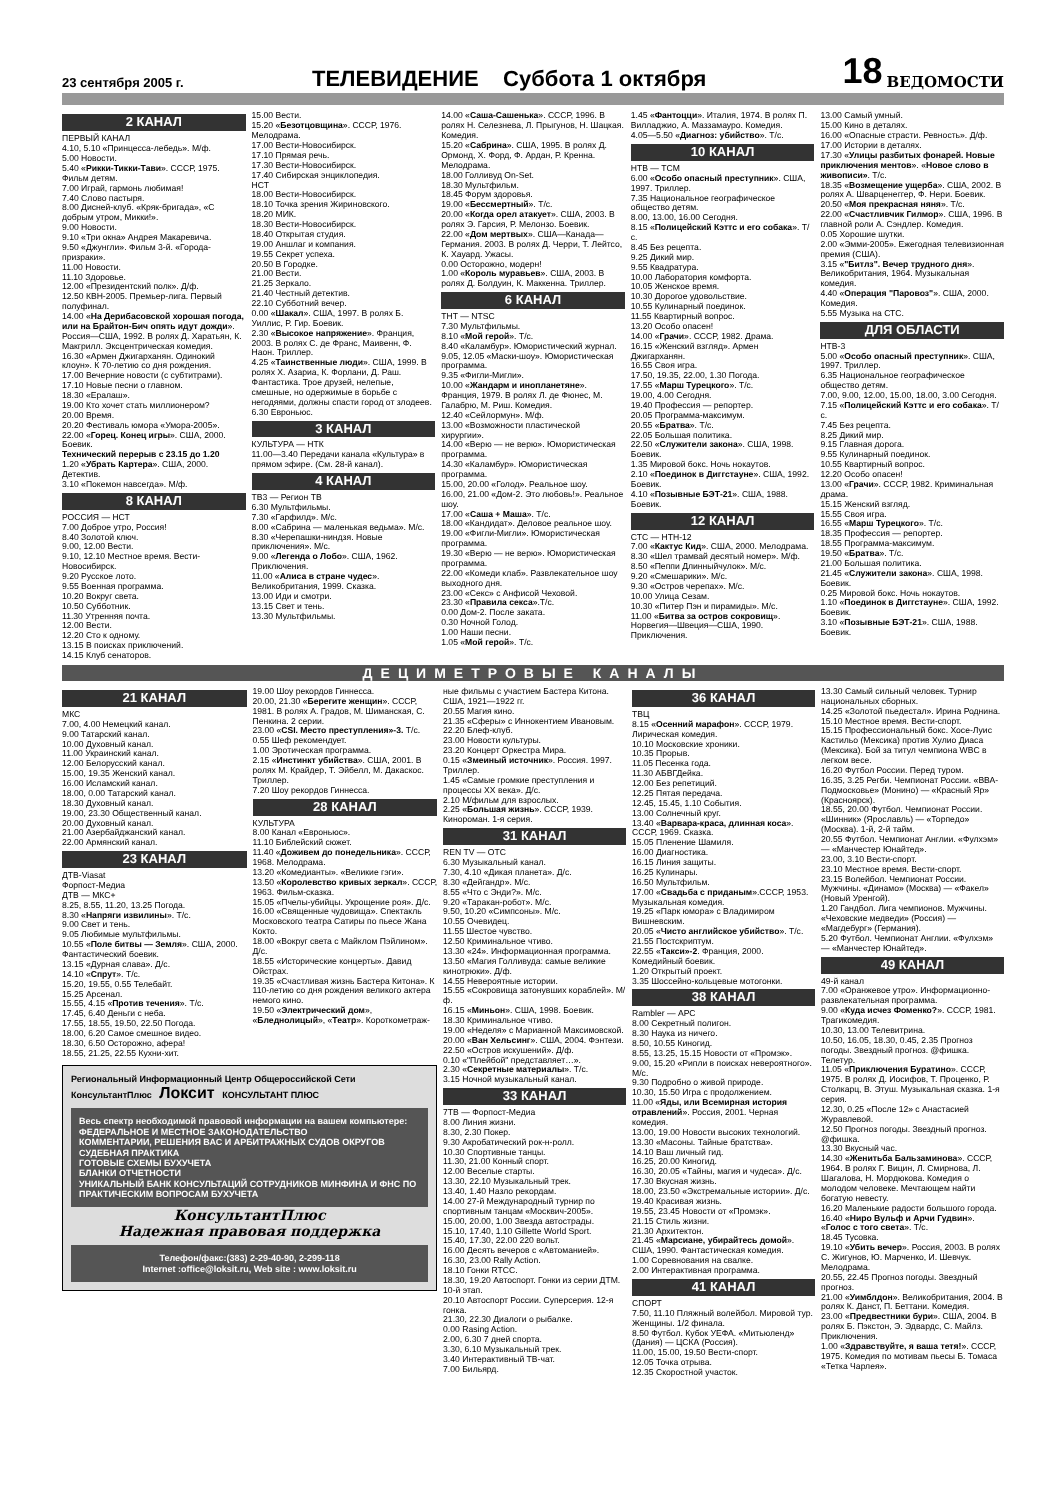23 сентября 2005 г. ТЕЛЕВИДЕНИЕ Суббота 1 октября 18 ВЕДОМОСТИ
2 КАНАЛ
ПЕРВЫЙ КАНАЛ
4.10, 5.10 «Принцесса-лебедь». М/ф.
5.00 Новости.
5.40 «Рикки-Тикки-Тави». СССР, 1975. Фильм детям.
7.00 Играй, гармонь любимая!
7.40 Слово пастыря.
8.00 Дисней-клуб. «Кряк-бригада», «С добрым утром, Микки!».
9.00 Новости.
9.10 «Три окна» Андрея Макаревича.
9.50 «Джунгли». Фильм 3-й. «Города-призраки».
11.00 Новости.
11.10 Здоровье.
12.00 «Президентский полк». Д/ф.
12.50 КВН-2005. Премьер-лига. Первый полуфинал.
14.00 «На Дерибасовской хорошая погода, или на Брайтон-Бич опять идут дожди». Россия—США, 1992. В ролях Д. Харатьян, К. Макгрилл. Эксцентрическая комедия.
16.30 «Армен Джигарханян. Одинокий клоун». К 70-летию со дня рождения.
17.00 Вечерние новости (с субтитрами).
17.10 Новые песни о главном.
18.30 «Ералаш».
19.00 Кто хочет стать миллионером?
20.00 Время.
20.20 Фестиваль юмора «Умора-2005».
22.00 «Горец. Конец игры». США, 2000. Боевик.
Технический перерыв с 23.15 до 1.20
1.20 «Убрать Картера». США, 2000. Детектив.
3.10 «Покемон навсегда». М/ф.
8 КАНАЛ
РОССИЯ — НСТ
7.00 Доброе утро, Россия!
8.40 Золотой ключ.
9.00, 12.00 Вести.
9.10, 12.10 Местное время. Вести-Новосибирск.
9.20 Русское лото.
9.55 Военная программа.
10.20 Вокруг света.
10.50 Субботник.
11.30 Утренняя почта.
12.00 Вести.
12.20 Сто к одному.
13.15 В поисках приключений.
14.15 Клуб сенаторов.
15.00 Вести.
15.20 «Безотцовщина». СССР, 1976. Мелодрама.
17.00 Вести-Новосибирск.
17.10 Прямая речь.
17.30 Вести-Новосибирск.
17.40 Сибирская энциклопедия.
НСТ
18.00 Вести-Новосибирск.
18.10 Точка зрения Жириновского.
18.20 МИК.
18.30 Вести-Новосибирск.
18.40 Открытая студия.
19.00 Аншлаг и компания.
19.55 Секрет успеха.
20.50 В Городке.
21.00 Вести.
21.25 Зеркало.
21.40 Честный детектив.
22.10 Субботний вечер.
0.00 «Шакал». США, 1997. В ролях Б. Уиллис, Р. Гир. Боевик.
2.30 «Высокое напряжение». Франция, 2003. В ролях С. де Франс, Маивенн, Ф. Наон. Триллер.
4.25 «Таинственные люди». США, 1999. В ролях Х. Азариа, К. Форлани, Д. Раш. Фантастика. Трое друзей, нелепые, смешные, но одержимые в борьбе с негодяями, должны спасти город от злодеев.
6.30 Евроньюс.
3 КАНАЛ
КУЛЬТУРА — НТК
11.00—3.40 Передачи канала «Культура» в прямом эфире. (См. 28-й канал).
4 КАНАЛ
ТВ3 — Регион ТВ
6.30 Мультфильмы.
7.30 «Гарфилд». М/с.
8.00 «Сабрина — маленькая ведьма». М/с.
8.30 «Черепашки-ниндзя. Новые приключения». М/с.
9.00 «Легенда о Лобо». США, 1962. Приключения.
11.00 «Алиса в стране чудес». Великобритания, 1999. Сказка.
13.00 Иди и смотри.
13.15 Свет и тень.
13.30 Мультфильмы.
14.00 «Саша-Сашенька». СССР, 1996. В ролях Н. Селезнева, Л. Прыгунов, Н. Шацкая. Комедия.
15.20 «Сабрина». США, 1995. В ролях Д. Ормонд, Х. Форд, Ф. Ардан, Р. Кренна. Мелодрама.
18.00 Голливуд On-Set.
18.30 Мультфильм.
18.45 Форум здоровья.
19.00 «Бессмертный». Т/с.
20.00 «Когда орел атакует». США, 2003. В ролях Э. Гарсия, Р. Мелонзо. Боевик.
22.00 «Дом мертвых». США—Канада—Германия. 2003. В ролях Д. Черри, Т. Лейтсо, К. Хауард. Ужасы.
0.00 Осторожно, модерн!
1.00 «Король муравьев». США, 2003. В ролях Д. Болдуин, К. Маккенна. Триллер.
6 КАНАЛ
ТНТ — NTSC
7.30 Мультфильмы.
8.10 «Мой герой». Т/с.
8.40 «Каламбур». Юмористический журнал.
9.05, 12.05 «Маски-шоу». Юмористическая программа.
9.35 «Фигли-Мигли».
10.00 «Жандарм и инопланетяне». Франция, 1979. В ролях Л. де Фюнес, М. Галабрю, М. Риш. Комедия.
12.40 «Сейлормун». М/ф.
13.00 «Возможности пластической хирургии».
14.00 «Верю — не верю». Юмористическая программа.
14.30 «Каламбур». Юмористическая программа.
15.00, 20.00 «Голод». Реальное шоу.
16.00, 21.00 «Дом-2. Это любовь!». Реальное шоу.
17.00 «Саша + Маша». Т/с.
18.00 «Кандидат». Деловое реальное шоу.
19.00 «Фигли-Мигли». Юмористическая программа.
19.30 «Верю — не верю». Юмористическая программа.
22.00 «Комеди клаб». Развлекательное шоу выходного дня.
23.00 «Секс» с Анфисой Чеховой.
23.30 «Правила секса».Т/с.
0.00 Дом-2. После заката.
0.30 Ночной Голод.
1.00 Наши песни.
1.05 «Мой герой». Т/с.
1.45 «Фантоцци». Италия, 1974. В ролях П. Вилладжио, А. Маззамауро. Комедия.
4.05—5.50 «Диагноз: убийство». Т/с.
10 КАНАЛ
НТВ — ТСМ
6.00 «Особо опасный преступник». США, 1997. Триллер.
7.35 Национальное географическое общество детям.
8.00, 13.00, 16.00 Сегодня.
8.15 «Полицейский Кэттс и его собака». Т/с.
8.45 Без рецепта.
9.25 Дикий мир.
9.55 Квадратура.
10.00 Лаборатория комфорта.
10.05 Женское время.
10.30 Дорогое удовольствие.
10.55 Кулинарный поединок.
11.55 Квартирный вопрос.
13.20 Особо опасен!
14.00 «Грачи». СССР, 1982. Драма.
16.15 «Женский взгляд». Армен Джигарханян.
16.55 Своя игра.
17.50, 19.35, 22.00, 1.30 Погода.
17.55 «Марш Турецкого». Т/с.
19.00, 4.00 Сегодня.
19.40 Профессия — репортер.
20.05 Программа-максимум.
20.55 «Братва». Т/с.
22.05 Большая политика.
22.50 «Служители закона». США, 1998. Боевик.
1.35 Мировой бокс. Ночь нокаутов.
2.10 «Поединок в Диггстауне». США, 1992. Боевик.
4.10 «Позывные БЭТ-21». США, 1988. Боевик.
12 КАНАЛ
СТС — НТН-12
7.00 «Кактус Кид». США, 2000. Мелодрама.
8.30 «Шел трамвай десятый номер». М/ф.
8.50 «Пеппи Длинныйчулок». М/с.
9.20 «Смешарики». М/с.
9.30 «Остров черепах». М/с.
10.00 Улица Сезам.
10.30 «Питер Пэн и пирамиды». М/с.
11.00 «Битва за остров сокровищ». Норвегия—Швеция—США, 1990. Приключения.
13.00 Самый умный.
15.00 Кино в деталях.
16.00 «Опасные страсти. Ревность». Д/ф.
17.00 Истории в деталях.
17.30 «Улицы разбитых фонарей. Новые приключения ментов». «Новое слово в живописи». Т/с.
18.35 «Возмещение ущерба». США, 2002. В ролях А. Шварценеггер, Ф. Нери. Боевик.
20.50 «Моя прекрасная няня». Т/с.
22.00 «Счастливчик Гилмор». США, 1996. В главной роли А. Сэндлер. Комедия.
0.05 Хорошие шутки.
2.00 «Эмми-2005». Ежегодная телевизионная премия (США).
3.15 «"Битлз". Вечер трудного дня». Великобритания, 1964. Музыкальная комедия.
4.40 «Операция "Паровоз"». США, 2000. Комедия.
5.55 Музыка на СТС.
ДЛЯ ОБЛАСТИ
НТВ-3
5.00 «Особо опасный преступник». США, 1997. Триллер.
6.35 Национальное географическое общество детям.
7.00, 9.00, 12.00, 15.00, 18.00, 3.00 Сегодня.
7.15 «Полицейский Кэттс и его собака». Т/с.
7.45 Без рецепта.
8.25 Дикий мир.
9.15 Главная дорога.
9.55 Кулинарный поединок.
10.55 Квартирный вопрос.
12.20 Особо опасен!
13.00 «Грачи». СССР, 1982. Криминальная драма.
15.15 Женский взгляд.
15.55 Своя игра.
16.55 «Марш Турецкого». Т/с.
18.35 Профессия — репортер.
18.55 Программа-максимум.
19.50 «Братва». Т/с.
21.00 Большая политика.
21.45 «Служители закона». США, 1998. Боевик.
0.25 Мировой бокс. Ночь нокаутов.
1.10 «Поединок в Диггстауне». США, 1992. Боевик.
3.10 «Позывные БЭТ-21». США, 1988. Боевик.
ДЕЦИМЕТРОВЫЕ КАНАЛЫ
21 КАНАЛ
МКС
7.00, 4.00 Немецкий канал.
9.00 Татарский канал.
10.00 Духовный канал.
11.00 Украинский канал.
12.00 Белорусский канал.
15.00, 19.35 Женский канал.
16.00 Исламский канал.
18.00, 0.00 Татарский канал.
18.30 Духовный канал.
19.00, 23.30 Общественный канал.
20.00 Духовный канал.
21.00 Азербайджанский канал.
22.00 Армянский канал.
23 КАНАЛ
ДТВ-Viasat
Форпост-Медиа
ДТВ — МКС+
8.25, 8.55, 11.20, 13.25 Погода.
8.30 «Напряги извилины». Т/с.
9.00 Свет и тень.
9.05 Любимые мультфильмы.
10.55 «Поле битвы — Земля». США, 2000. Фантастический боевик.
13.15 «Дурная слава». Д/с.
14.10 «Спрут». Т/с.
15.20, 19.55, 0.55 Телебайт.
15.25 Арсенал.
15.55, 4.15 «Против течения». Т/с.
17.45, 6.40 Деньги с неба.
17.55, 18.55, 19.50, 22.50 Погода.
18.00, 6.20 Самое смешное видео.
18.30, 6.50 Осторожно, афера!
18.55, 21.25, 22.55 Кухни-хит.
19.00 Шоу рекордов Гиннесса.
20.00, 21.30 «Берегите женщин». СССР, 1981. В ролях А. Градов, М. Шиманская, С. Пенкина. 2 серии.
23.00 «CSI. Место преступления»-3. Т/с.
0.55 Шеф рекомендует.
1.00 Эротическая программа.
2.15 «Инстинкт убийства». США, 2001. В ролях М. Крайдер, Т. Эйбелл, М. Дакаскос. Триллер.
7.20 Шоу рекордов Гиннесса.
28 КАНАЛ
КУЛЬТУРА
8.00 Канал «Евроньюс».
11.10 Библейский сюжет.
11.40 «Доживем до понедельника». СССР, 1968. Мелодрама.
13.20 «Комедианты». «Великие гэги».
13.50 «Королевство кривых зеркал». СССР, 1963. Фильм-сказка.
15.05 «Пчелы-убийцы. Укрощение роя». Д/с.
16.00 «Священные чудовища». Спектакль Московского театра Сатиры по пьесе Жана Кокто.
18.00 «Вокруг света с Майклом Пэйлином». Д/с.
18.55 «Исторические концерты». Давид Ойстрах.
19.35 «Счастливая жизнь Бастера Китона». К 110-летию со дня рождения великого актера немого кино.
19.50 «Электрический дом», «Бледнолицый», «Театр». Короткометраж-
Региональный Информационный Центр Общероссийской Сети КонсультантПлюс Локсит КОНСУЛЬТАНТ ПЛЮС
Весь спектр необходимой правовой информации на вашем компьютере:
ФЕДЕРАЛЬНОЕ И МЕСТНОЕ ЗАКОНОДАТЕЛЬСТВО
КОММЕНТАРИИ, РЕШЕНИЯ ВАС И АРБИТРАЖНЫХ СУДОВ ОКРУГОВ
СУДЕБНАЯ ПРАКТИКА
ГОТОВЫЕ СХЕМЫ БУХУЧЕТА
БЛАНКИ ОТЧЕТНОСТИ
УНИКАЛЬНЫЙ БАНК КОНСУЛЬТАЦИЙ СОТРУДНИКОВ МИНФИНА И ФНС ПО ПРАКТИЧЕСКИМ ВОПРОСАМ БУХУЧЕТА
КонсультантПлюс
Надежная правовая поддержка
Телефон/факс:(383) 2-29-40-90, 2-299-118
Internet :office@loksit.ru, Web site : www.loksit.ru
ные фильмы с участием Бастера Китона. США, 1921—1922 гг.
20.55 Магия кино.
21.35 «Сферы» с Иннокентием Ивановым.
22.20 Блеф-клуб.
23.00 Новости культуры.
23.20 Концерт Оркестра Мира.
0.15 «Змеиный источник». Россия. 1997. Триллер.
1.45 «Самые громкие преступления и процессы XX века». Д/с.
2.10 М/фильм для взрослых.
2.25 «Большая жизнь». СССР, 1939. Кинороман. 1-я серия.
31 КАНАЛ
REN TV — ОТС
6.30 Музыкальный канал.
7.30, 4.10 «Дикая планета». Д/с.
8.30 «Дейгандр». М/с.
8.55 «Что с Энди?». М/с.
9.20 «Таракан-робот». М/с.
9.50, 10.20 «Симпсоны». М/с.
10.55 Очевидец.
11.55 Шестое чувство.
12.50 Криминальное чтиво.
13.30 «24». Информационная программа.
13.50 «Магия Голливуда: самые великие кинотрюки». Д/ф.
14.55 Невероятные истории.
15.55 «Сокровища затонувших кораблей». М/ф.
16.15 «Миньон». США, 1998. Боевик.
18.30 Криминальное чтиво.
19.00 «Неделя» с Марианной Максимовской.
20.00 «Ван Хельсинг». США, 2004. Фэнтези.
22.50 «Остров искушений». Д/ф.
0.10 «"Плейбой" представляет…».
2.30 «Секретные материалы». Т/с.
3.15 Ночной музыкальный канал.
33 КАНАЛ
7ТВ — Форпост-Медиа
8.00 Линия жизни.
8.30, 2.30 Покер.
9.30 Акробатический рок-н-ролл.
10.30 Спортивные танцы.
11.30, 21.00 Конный спорт.
12.00 Веселые старты.
13.30, 22.10 Музыкальный трек.
13.40, 1.40 Назло рекордам.
14.00 27-й Международный турнир по спортивным танцам «Москвич-2005».
15.00, 20.00, 1.00 Звезда автострады.
15.10, 17.40, 1.10 Gillette World Sport.
15.40, 17.30, 22.00 220 вольт.
16.00 Десять вечеров с «Автоманией».
16.30, 23.00 Rally Action.
18.10 Гонки RTCC.
18.30, 19.20 Автоспорт. Гонки из серии ДТМ. 10-й этап.
20.10 Автоспорт России. Суперсерия. 12-я гонка.
21.30, 22.30 Диалоги о рыбалке.
0.00 Rasing Action.
2.00, 6.30 7 дней спорта.
3.30, 6.10 Музыкальный трек.
3.40 Интерактивный ТВ-чат.
7.00 Бильярд.
36 КАНАЛ
ТВЦ
8.15 «Осенний марафон». СССР, 1979. Лирическая комедия.
10.10 Московские хроники.
10.35 Прорыв.
11.05 Песенка года.
11.30 АБВГДейка.
12.00 Без репетиций.
12.25 Пятая передача.
12.45, 15.45, 1.10 События.
13.00 Солнечный круг.
13.40 «Варвара-краса, длинная коса». СССР, 1969. Сказка.
15.05 Пленение Шамиля.
16.00 Диагностика.
16.15 Линия защиты.
16.25 Кулинары.
16.50 Мультфильм.
17.00 «Свадьба с приданым».СССР, 1953. Музыкальная комедия.
19.25 «Парк юмора» с Владимиром Вишневским.
20.05 «Чисто английское убийство». Т/с.
21.55 Постскриптум.
22.55 «Такси»-2. Франция, 2000. Комедийный боевик.
1.20 Открытый проект.
3.35 Шоссейно-кольцевые мотогонки.
38 КАНАЛ
Rambler — АРС
8.00 Секретный полигон.
8.30 Наука из ничего.
8.50, 10.55 Киногид.
8.55, 13.25, 15.15 Новости от «Промэк».
9.00, 15.20 «Рипли в поисках невероятного». М/с.
9.30 Подробно о живой природе.
10.30, 15.50 Игра с продолжением.
11.00 «Яды, или Всемирная история отравлений». Россия, 2001. Черная комедия.
13.00, 19.00 Новости высоких технологий.
13.30 «Масоны. Тайные братства».
14.10 Ваш личный гид.
16.25, 20.00 Киногид.
16.30, 20.05 «Тайны, магия и чудеса». Д/с.
17.30 Вкусная жизнь.
18.00, 23.50 «Экстремальные истории». Д/с.
19.40 Красивая жизнь.
19.55, 23.45 Новости от «Промэк».
21.15 Стиль жизни.
21.30 Архитектон.
21.45 «Марсиане, убирайтесь домой». США, 1990. Фантастическая комедия.
1.00 Соревнования на свалке.
2.00 Интерактивная программа.
41 КАНАЛ
СПОРТ
7.50, 11.10 Пляжный волейбол. Мировой тур. Женщины. 1/2 финала.
8.50 Футбол. Кубок УЕФА. «Митьюленд» (Дания) — ЦСКА (Россия).
11.00, 15.00, 19.50 Вести-спорт.
12.05 Точка отрыва.
12.35 Скоростной участок.
13.30 Самый сильный человек. Турнир национальных сборных.
14.25 «Золотой пьедестал». Ирина Роднина.
15.10 Местное время. Вести-спорт.
15.15 Профессиональный бокс. Хосе-Луис Кастильо (Мексика) против Хулио Диаса (Мексика). Бой за титул чемпиона WBC в легком весе.
16.20 Футбол России. Перед туром.
16.35, 3.25 Регби. Чемпионат России. «ВВА-Подмосковье» (Монино) — «Красный Яр» (Красноярск).
18.55, 20.00 Футбол. Чемпионат России. «Шинник» (Ярославль) — «Торпедо» (Москва). 1-й, 2-й тайм.
20.55 Футбол. Чемпионат Англии. «Фулхэм» — «Манчестер Юнайтед».
23.00, 3.10 Вести-спорт.
23.10 Местное время. Вести-спорт.
23.15 Волейбол. Чемпионат России. Мужчины. «Динамо» (Москва) — «Факел» (Новый Уренгой).
1.20 Гандбол. Лига чемпионов. Мужчины. «Чеховские медведи» (Россия) — «Магдебург» (Германия).
5.20 Футбол. Чемпионат Англии. «Фулхэм» — «Манчестер Юнайтед».
49 КАНАЛ
49-й канал
7.00 «Оранжевое утро». Информационно-развлекательная программа.
9.00 «Куда исчез Фоменко?». СССР, 1981. Трагикомедия.
10.30, 13.00 Телевитрина.
10.50, 16.05, 18.30, 0.45, 2.35 Прогноз погоды. Звездный прогноз. @фишка. Телетур.
11.05 «Приключения Буратино». СССР, 1975. В ролях Д. Иосифов, Т. Проценко, Р. Столкарц, В. Этуш. Музыкальная сказка. 1-я серия.
12.30, 0.25 «После 12» с Анастасией Журавлевой.
12.50 Прогноз погоды. Звездный прогноз. @фишка.
13.30 Вкусный час.
14.30 «Женитьба Бальзаминова». СССР, 1964. В ролях Г. Вицин, Л. Смирнова, Л. Шагалова, Н. Мордюкова. Комедия о молодом человеке. Мечтающем найти богатую невесту.
16.20 Маленькие радости большого города.
16.40 «Ниро Вульф и Арчи Гудвин». «Голос с того света». Т/с.
18.45 Тусовка.
19.10 «Убить вечер». Россия, 2003. В ролях С. Жигунов, Ю. Марченко, И. Шевчук. Мелодрама.
20.55, 22.45 Прогноз погоды. Звездный прогноз.
21.00 «Уимблдон». Великобритания, 2004. В ролях К. Данст, П. Беттани. Комедия.
23.00 «Предвестники бури». США, 2004. В ролях Б. Пэкстон, Э. Эдвардс, С. Майлз. Приключения.
1.00 «Здравствуйте, я ваша тетя!». СССР, 1975. Комедия по мотивам пьесы Б. Томаса «Тетка Чарлея».